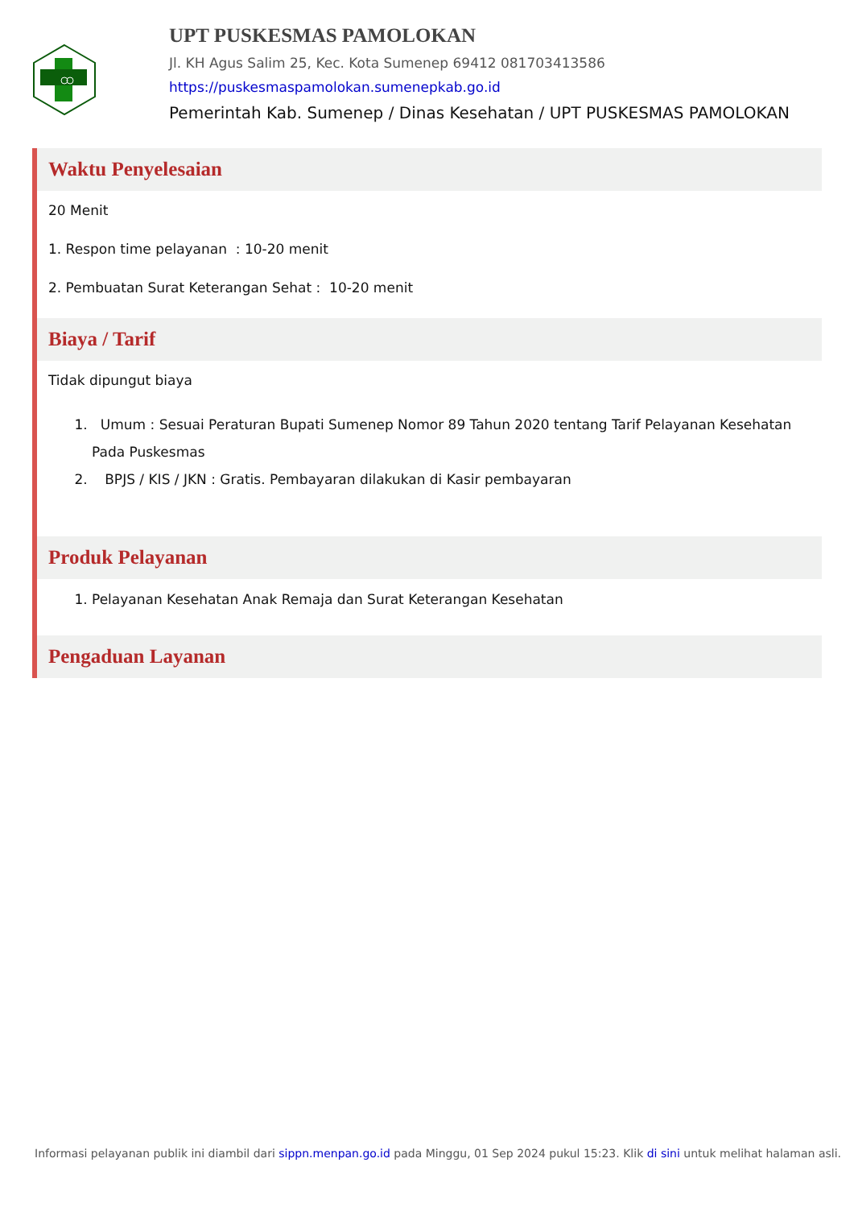UPT PUSKESMAS PAMOLOKAN
Jl. KH Agus Salim 25, Kec. Kota Sumenep 69412 081703413586
https://puskesmaspamolokan.sumenepkab.go.id
Pemerintah Kab. Sumenep / Dinas Kesehatan / UPT PUSKESMAS PAMOLOKAN
Waktu Penyelesaian
20 Menit
1. Respon time pelayanan : 10-20 menit
2. Pembuatan Surat Keterangan Sehat : 10-20 menit
Biaya / Tarif
Tidak dipungut biaya
1. Umum : Sesuai Peraturan Bupati Sumenep Nomor 89 Tahun 2020 tentang Tarif Pelayanan Kesehatan Pada Puskesmas
2. BPJS / KIS / JKN : Gratis. Pembayaran dilakukan di Kasir pembayaran
Produk Pelayanan
1. Pelayanan Kesehatan Anak Remaja dan Surat Keterangan Kesehatan
Pengaduan Layanan
Informasi pelayanan publik ini diambil dari sippn.menpan.go.id pada Minggu, 01 Sep 2024 pukul 15:23. Klik di sini untuk melihat halaman asli.